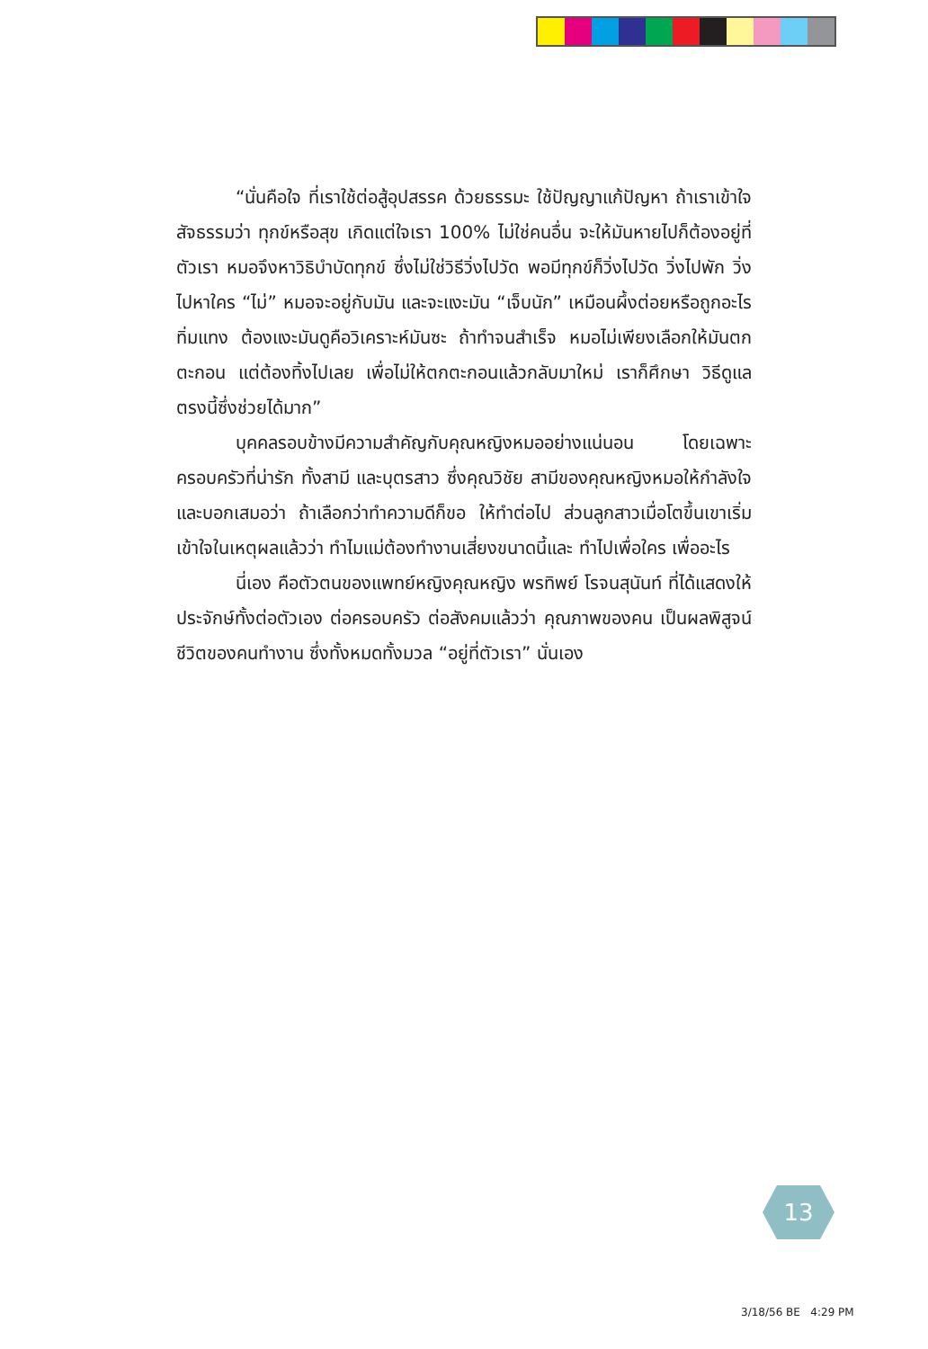“นั่นคือใจ ที่เราใช้ต่อสู้อุปสรรค ด้วยธรรมะ ใช้ปัญญาแก้ปัญหา ถ้าเราเข้าใจสัจธรรมว่า ทุกข์หรือสุข เกิดแต่ใจเรา 100% ไม่ใช่คนอื่น จะให้มันหายไปก็ต้องอยู่ที่ตัวเรา หมอจึงหาวิธิบำบัดทุกข์ ซึ่งไม่ใช่วิธีวิ่งไปวัด พอมีทุกข์ก็วิ่งไปวัด วิ่งไปพัก วิ่งไปหาใคร “ไม่” หมอจะอยู่กับมัน และจะแงะมัน “เจ็บนัก” เหมือนผึ้งต่อยหรือถูกอะไรทิ่มแทง ต้องแงะมันดูคือวิเคราะห์มันซะ ถ้าทำจนสำเร็จ หมอไม่เพียงเลือกให้มันตกตะกอน แต่ต้องทิ้งไปเลย เพื่อไม่ให้ตกตะกอนแล้วกลับมาใหม่ เราก็ศึกษา วิธีดูแลตรงนี้ซึ่งช่วยได้มาก”
บุคคลรอบข้างมีความสำคัญกับคุณหญิงหมออย่างแน่นอน โดยเฉพาะครอบครัวที่น่ารัก ทั้งสามี และบุตรสาว ซึ่งคุณวิชัย สามีของคุณหญิงหมอให้กำลังใจและบอกเสมอว่า ถ้าเลือกว่าทำความดีก็ขอ ให้ทำต่อไป ส่วนลูกสาวเมื่อโตขึ้นเขาเริ่มเข้าใจในเหตุผลแล้วว่า ทำไมแม่ต้องทำงานเสี่ยงขนาดนี้และ ทำไปเพื่อใคร เพื่ออะไร
นี่เอง คือตัวตนของแพทย์หญิงคุณหญิง พรทิพย์ โรจนสุนันท์ ที่ได้แสดงให้ประจักษ์ทั้งต่อตัวเอง ต่อครอบครัว ต่อสังคมแล้วว่า คุณภาพของคน เป็นผลพิสูจน์ชีวิตของคนทำงาน ซึ่งทั้งหมดทั้งมวล “อยู่ที่ตัวเรา” นั่นเอง
13
3/18/56 BE 4:29 PM